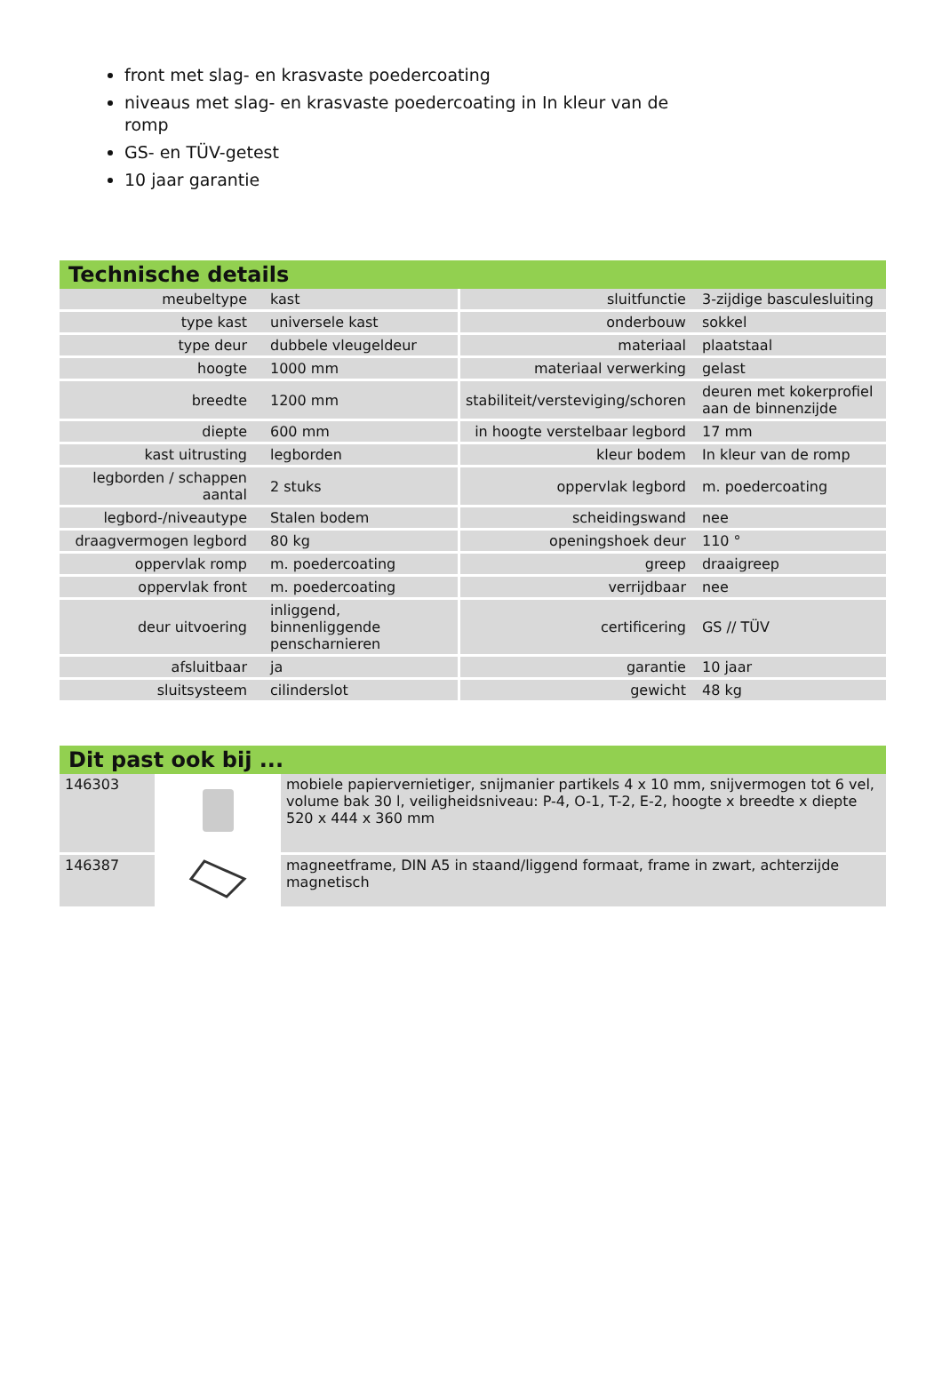front met slag- en krasvaste poedercoating
niveaus met slag- en krasvaste poedercoating in In kleur van de romp
GS- en TÜV-getest
10 jaar garantie
Technische details
| meubeltype | kast | sluitfunctie | 3-zijdige basculesluiting |
| type kast | universele kast | onderbouw | sokkel |
| type deur | dubbele vleugeldeur | materiaal | plaatstaal |
| hoogte | 1000 mm | materiaal verwerking | gelast |
| breedte | 1200 mm | stabiliteit/versteviging/schoren | deuren met kokerprofiel aan de binnenzijde |
| diepte | 600 mm | in hoogte verstelbaar legbord | 17 mm |
| kast uitrusting | legborden | kleur bodem | In kleur van de romp |
| legborden / schappen aantal | 2 stuks | oppervlak legbord | m. poedercoating |
| legbord-/niveautype | Stalen bodem | scheidingswand | nee |
| draagvermogen legbord | 80 kg | openingshoek deur | 110 ° |
| oppervlak romp | m. poedercoating | greep | draaigreep |
| oppervlak front | m. poedercoating | verrijdbaar | nee |
| deur uitvoering | inliggend, binnenliggende penscharnieren | certificering | GS // TÜV |
| afsluitbaar | ja | garantie | 10 jaar |
| sluitsysteem | cilinderslot | gewicht | 48 kg |
Dit past ook bij ...
| 146303 | | mobiele papiervernietiger, snijmanier partikels 4 x 10 mm, snijvermogen tot 6 vel, volume bak 30 l, veiligheidsniveau: P-4, O-1, T-2, E-2, hoogte x breedte x diepte 520 x 444 x 360 mm |
| 146387 | | magneetframe, DIN A5 in staand/liggend formaat, frame in zwart, achterzijde magnetisch |